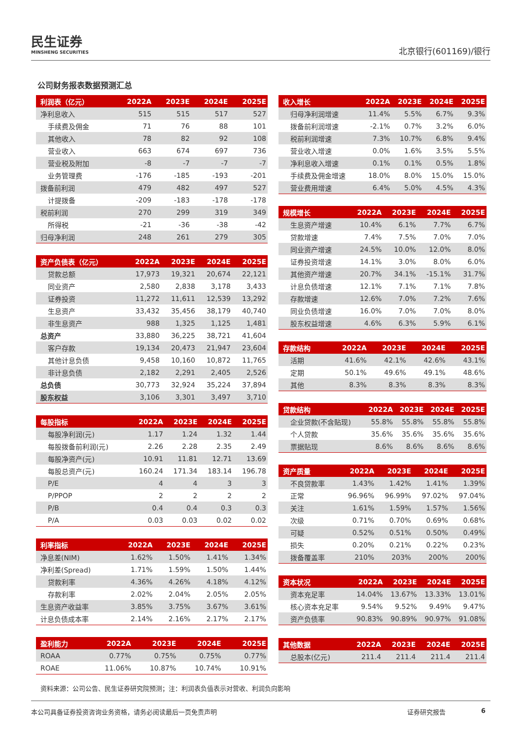民生证券
MINSHENG SECURITIES
北京银行(601169)/银行
公司财务报表数据预测汇总
| 利润表（亿元） | 2022A | 2023E | 2024E | 2025E |
| --- | --- | --- | --- | --- |
| 净利息收入 | 515 | 515 | 517 | 527 |
| 手续费及佣金 | 71 | 76 | 88 | 101 |
| 其他收入 | 78 | 82 | 92 | 108 |
| 营业收入 | 663 | 674 | 697 | 736 |
| 营业税及附加 | -8 | -7 | -7 | -7 |
| 业务管理费 | -176 | -185 | -193 | -201 |
| 拨备前利润 | 479 | 482 | 497 | 527 |
| 计提拨备 | -209 | -183 | -178 | -178 |
| 税前利润 | 270 | 299 | 319 | 349 |
| 所得税 | -21 | -36 | -38 | -42 |
| 归母净利润 | 248 | 261 | 279 | 305 |
| 资产负债表（亿元） | 2022A | 2023E | 2024E | 2025E |
| --- | --- | --- | --- | --- |
| 贷款总额 | 17,973 | 19,321 | 20,674 | 22,121 |
| 同业资产 | 2,580 | 2,838 | 3,178 | 3,433 |
| 证券投资 | 11,272 | 11,611 | 12,539 | 13,292 |
| 生息资产 | 33,432 | 35,456 | 38,179 | 40,740 |
| 非生息资产 | 988 | 1,325 | 1,125 | 1,481 |
| 总资产 | 33,880 | 36,225 | 38,721 | 41,604 |
| 客户存款 | 19,134 | 20,473 | 21,947 | 23,604 |
| 其他计息负债 | 9,458 | 10,160 | 10,872 | 11,765 |
| 非计息负债 | 2,182 | 2,291 | 2,405 | 2,526 |
| 总负债 | 30,773 | 32,924 | 35,224 | 37,894 |
| 股东权益 | 3,106 | 3,301 | 3,497 | 3,710 |
| 每股指标 | 2022A | 2023E | 2024E | 2025E |
| --- | --- | --- | --- | --- |
| 每股净利润(元) | 1.17 | 1.24 | 1.32 | 1.44 |
| 每股拨备前利润(元) | 2.26 | 2.28 | 2.35 | 2.49 |
| 每股净资产(元) | 10.91 | 11.81 | 12.71 | 13.69 |
| 每股总资产(元) | 160.24 | 171.34 | 183.14 | 196.78 |
| P/E | 4 | 4 | 3 | 3 |
| P/PPOP | 2 | 2 | 2 | 2 |
| P/B | 0.4 | 0.4 | 0.3 | 0.3 |
| P/A | 0.03 | 0.03 | 0.02 | 0.02 |
| 利率指标 | 2022A | 2023E | 2024E | 2025E |
| --- | --- | --- | --- | --- |
| 净息差(NIM) | 1.62% | 1.50% | 1.41% | 1.34% |
| 净利差(Spread) | 1.71% | 1.59% | 1.50% | 1.44% |
| 贷款利率 | 4.36% | 4.26% | 4.18% | 4.12% |
| 存款利率 | 2.02% | 2.04% | 2.05% | 2.05% |
| 生息资产收益率 | 3.85% | 3.75% | 3.67% | 3.61% |
| 计息负债成本率 | 2.14% | 2.16% | 2.17% | 2.17% |
| 盈利能力 | 2022A | 2023E | 2024E | 2025E |
| --- | --- | --- | --- | --- |
| ROAA | 0.77% | 0.75% | 0.75% | 0.77% |
| ROAE | 11.06% | 10.87% | 10.74% | 10.91% |
| 收入增长 | 2022A | 2023E | 2024E | 2025E |
| --- | --- | --- | --- | --- |
| 归母净利润增速 | 11.4% | 5.5% | 6.7% | 9.3% |
| 拨备前利润增速 | -2.1% | 0.7% | 3.2% | 6.0% |
| 税前利润增速 | 7.3% | 10.7% | 6.8% | 9.4% |
| 营业收入增速 | 0.0% | 1.6% | 3.5% | 5.5% |
| 净利息收入增速 | 0.1% | 0.1% | 0.5% | 1.8% |
| 手续费及佣金增速 | 18.0% | 8.0% | 15.0% | 15.0% |
| 营业费用增速 | 6.4% | 5.0% | 4.5% | 4.3% |
| 规模增长 | 2022A | 2023E | 2024E | 2025E |
| --- | --- | --- | --- | --- |
| 生息资产增速 | 10.4% | 6.1% | 7.7% | 6.7% |
| 贷款增速 | 7.4% | 7.5% | 7.0% | 7.0% |
| 同业资产增速 | 24.5% | 10.0% | 12.0% | 8.0% |
| 证券投资增速 | 14.1% | 3.0% | 8.0% | 6.0% |
| 其他资产增速 | 20.7% | 34.1% | -15.1% | 31.7% |
| 计息负债增速 | 12.1% | 7.1% | 7.1% | 7.8% |
| 存款增速 | 12.6% | 7.0% | 7.2% | 7.6% |
| 同业负债增速 | 16.0% | 7.0% | 7.0% | 8.0% |
| 股东权益增速 | 4.6% | 6.3% | 5.9% | 6.1% |
| 存款结构 | 2022A | 2023E | 2024E | 2025E |
| --- | --- | --- | --- | --- |
| 活期 | 41.6% | 42.1% | 42.6% | 43.1% |
| 定期 | 50.1% | 49.6% | 49.1% | 48.6% |
| 其他 | 8.3% | 8.3% | 8.3% | 8.3% |
| 贷款结构 | 2022A | 2023E | 2024E | 2025E |
| --- | --- | --- | --- | --- |
| 企业贷款(不含贴现) | 55.8% | 55.8% | 55.8% | 55.8% |
| 个人贷款 | 35.6% | 35.6% | 35.6% | 35.6% |
| 票据贴现 | 8.6% | 8.6% | 8.6% | 8.6% |
| 资产质量 | 2022A | 2023E | 2024E | 2025E |
| --- | --- | --- | --- | --- |
| 不良贷款率 | 1.43% | 1.42% | 1.41% | 1.39% |
| 正常 | 96.96% | 96.99% | 97.02% | 97.04% |
| 关注 | 1.61% | 1.59% | 1.57% | 1.56% |
| 次级 | 0.71% | 0.70% | 0.69% | 0.68% |
| 可疑 | 0.52% | 0.51% | 0.50% | 0.49% |
| 损失 | 0.20% | 0.21% | 0.22% | 0.23% |
| 拨备覆盖率 | 210% | 203% | 200% | 200% |
| 资本状况 | 2022A | 2023E | 2024E | 2025E |
| --- | --- | --- | --- | --- |
| 资本充足率 | 14.04% | 13.67% | 13.33% | 13.01% |
| 核心资本充足率 | 9.54% | 9.52% | 9.49% | 9.47% |
| 资产负债率 | 90.83% | 90.89% | 90.97% | 91.08% |
| 其他数据 | 2022A | 2023E | 2024E | 2025E |
| --- | --- | --- | --- | --- |
| 总股本(亿元) | 211.4 | 211.4 | 211.4 | 211.4 |
资料来源：公司公告、民生证券研究院预测；注：利润表负值表示对营收、利润负向影响
本公司具备证券投资咨询业务资格，请务必阅读最后一页免责声明 证券研究报告 6